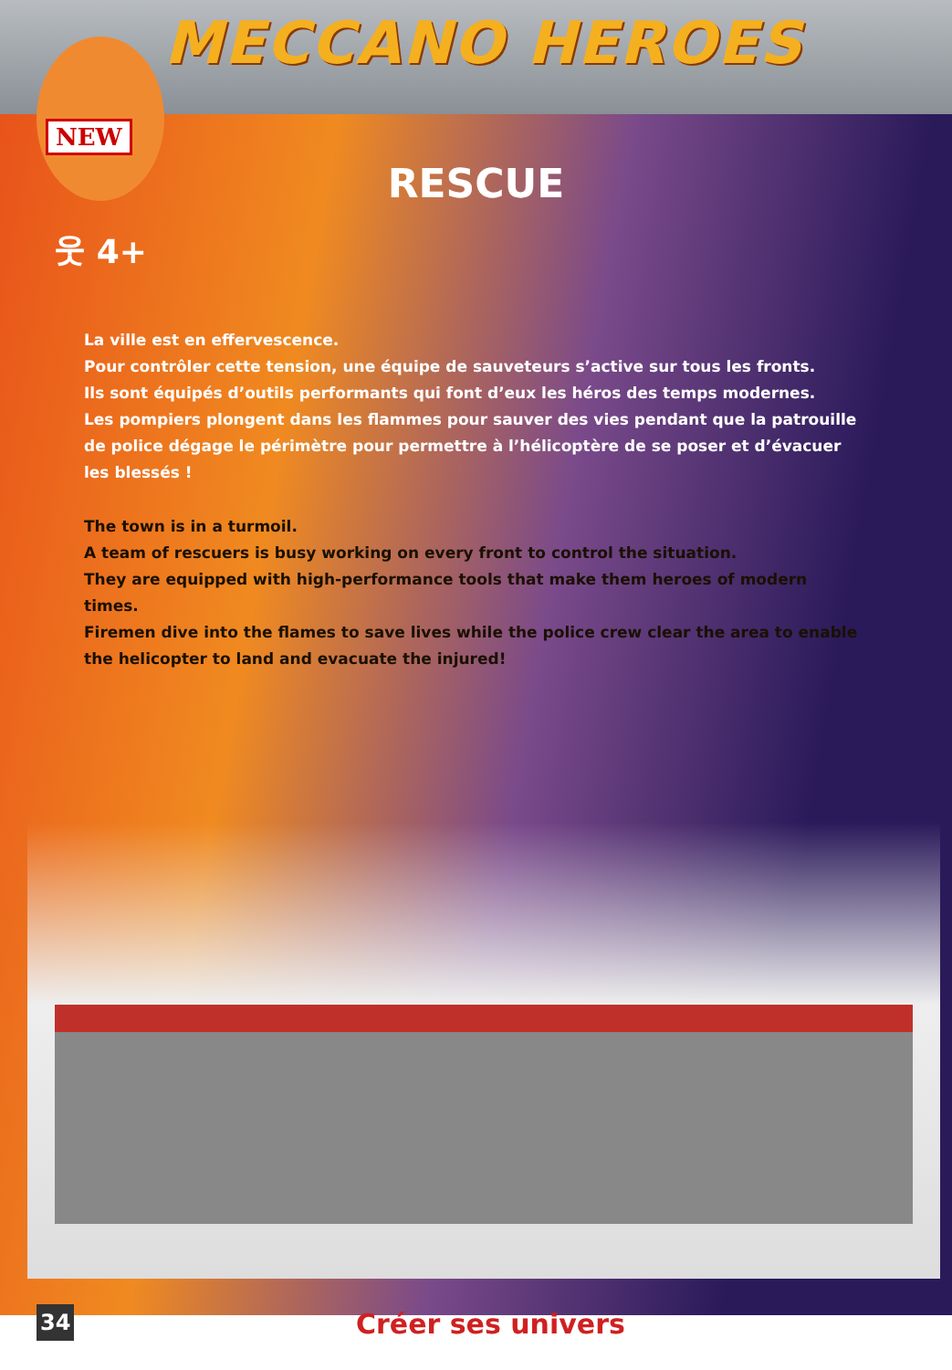MECCANO HEROES
NEW
RESCUE
웃 4+
La ville est en effervescence.
Pour contrôler cette tension, une équipe de sauveteurs s’active sur tous les fronts.
Ils sont équipés d’outils performants qui font d’eux les héros des temps modernes.
Les pompiers plongent dans les flammes pour sauver des vies pendant que la patrouille de police dégage le périmètre pour permettre à l’hélicoptère de se poser et d’évacuer les blessés !
The town is in a turmoil.
A team of rescuers is busy working on every front to control the situation.
They are equipped with high-performance tools that make them heroes of modern times.
Firemen dive into the flames to save lives while the police crew clear the area to enable the helicopter to land and evacuate the injured!
34 Créer ses univers